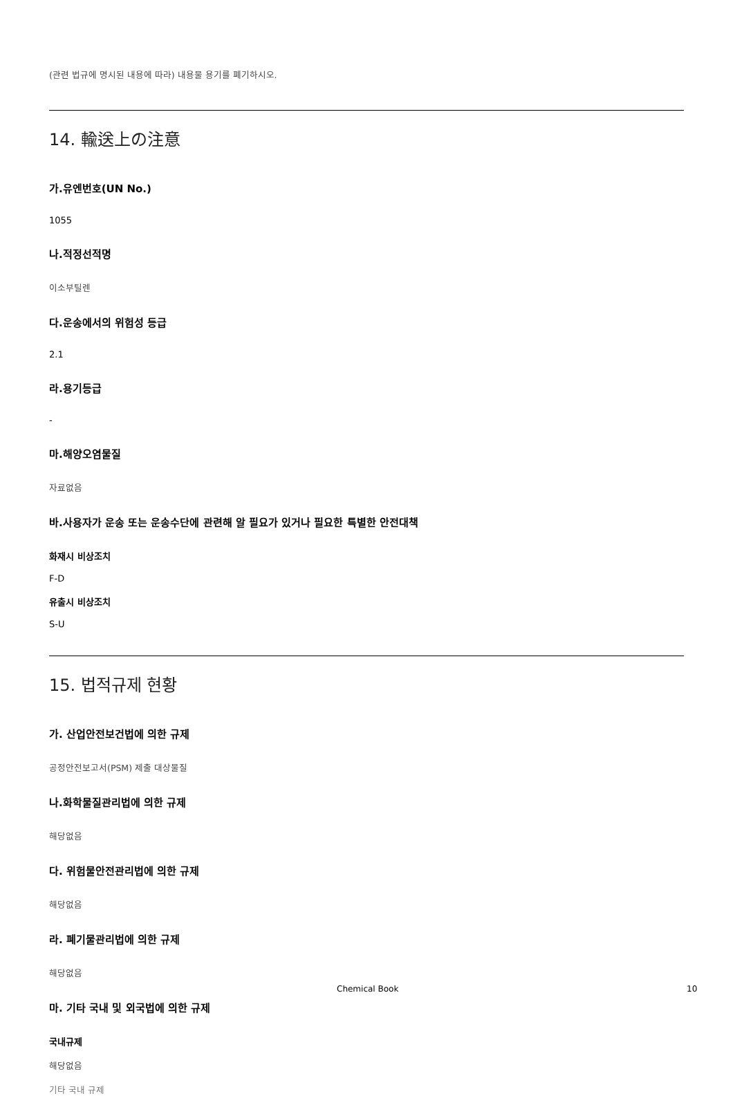(관련 법규에 명시된 내용에 따라) 내용물 용기를 폐기하시오.
14. 輸送上の注意
가.유엔번호(UN No.)
1055
나.적정선적명
이소부틸렌
다.운송에서의 위험성 등급
2.1
라.용기등급
-
마.해양오염물질
자료없음
바.사용자가 운송 또는 운송수단에 관련해 알 필요가 있거나 필요한 특별한 안전대책
화재시 비상조치
F-D
유출시 비상조치
S-U
15. 법적규제 현황
가. 산업안전보건법에 의한 규제
공정안전보고서(PSM) 제출 대상물질
나.화학물질관리법에 의한 규제
해당없음
다. 위험물안전관리법에 의한 규제
해당없음
라. 폐기물관리법에 의한 규제
해당없음
마. 기타 국내 및 외국법에 의한 규제
국내규제
해당없음
기타 국내 규제
Chemical Book 10